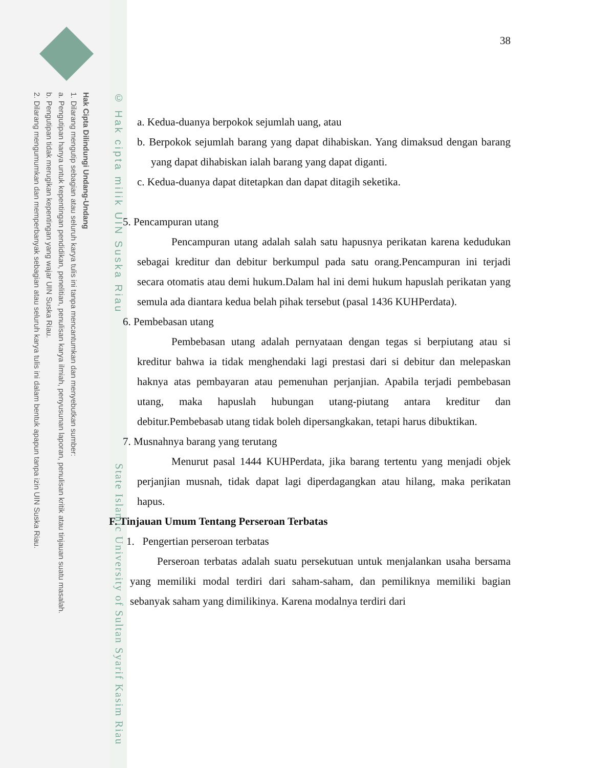Hak Cipta Dilindungi Undang-Undang
1. Dilarang mengutip sebagian atau seluruh karya tulis ini tanpa mencantumkan dan menyebutkan sumber:
a. Pengutipan hanya untuk kepentingan pendidikan, penelitian, penulisan karya ilmiah, penyusunan laporan, penulisan kritik atau tinjauan suatu masalah.
b. Pengutipan tidak merugikan kepentingan yang wajar UIN Suska Riau.
2. Dilarang mengumumkan dan memperbanyak sebagian atau seluruh karya tulis ini dalam bentuk apapun tanpa izin UIN Suska Riau.
© Hak cipta milik UIN Suska Riau
State Islamic University of Sultan Syarif Kasim Riau
38
a. Kedua-duanya berpokok sejumlah uang, atau
b. Berpokok sejumlah barang yang dapat dihabiskan. Yang dimaksud dengan barang yang dapat dihabiskan ialah barang yang dapat diganti.
c. Kedua-duanya dapat ditetapkan dan dapat ditagih seketika.
5. Pencampuran utang
Pencampuran utang adalah salah satu hapusnya perikatan karena kedudukan sebagai kreditur dan debitur berkumpul pada satu orang.Pencampuran ini terjadi secara otomatis atau demi hukum.Dalam hal ini demi hukum hapuslah perikatan yang semula ada diantara kedua belah pihak tersebut (pasal 1436 KUHPerdata).
6. Pembebasan utang
Pembebasan utang adalah pernyataan dengan tegas si berpiutang atau si kreditur bahwa ia tidak menghendaki lagi prestasi dari si debitur dan melepaskan haknya atas pembayaran atau pemenuhan perjanjian. Apabila terjadi pembebasan utang, maka hapuslah hubungan utang-piutang antara kreditur dan debitur.Pembebasab utang tidak boleh dipersangkakan, tetapi harus dibuktikan.
7. Musnahnya barang yang terutang
Menurut pasal 1444 KUHPerdata, jika barang tertentu yang menjadi objek perjanjian musnah, tidak dapat lagi diperdagangkan atau hilang, maka perikatan hapus.
F. Tinjauan Umum Tentang Perseroan Terbatas
1. Pengertian perseroan terbatas
Perseroan terbatas adalah suatu persekutuan untuk menjalankan usaha bersama yang memiliki modal terdiri dari saham-saham, dan pemiliknya memiliki bagian sebanyak saham yang dimilikinya. Karena modalnya terdiri dari